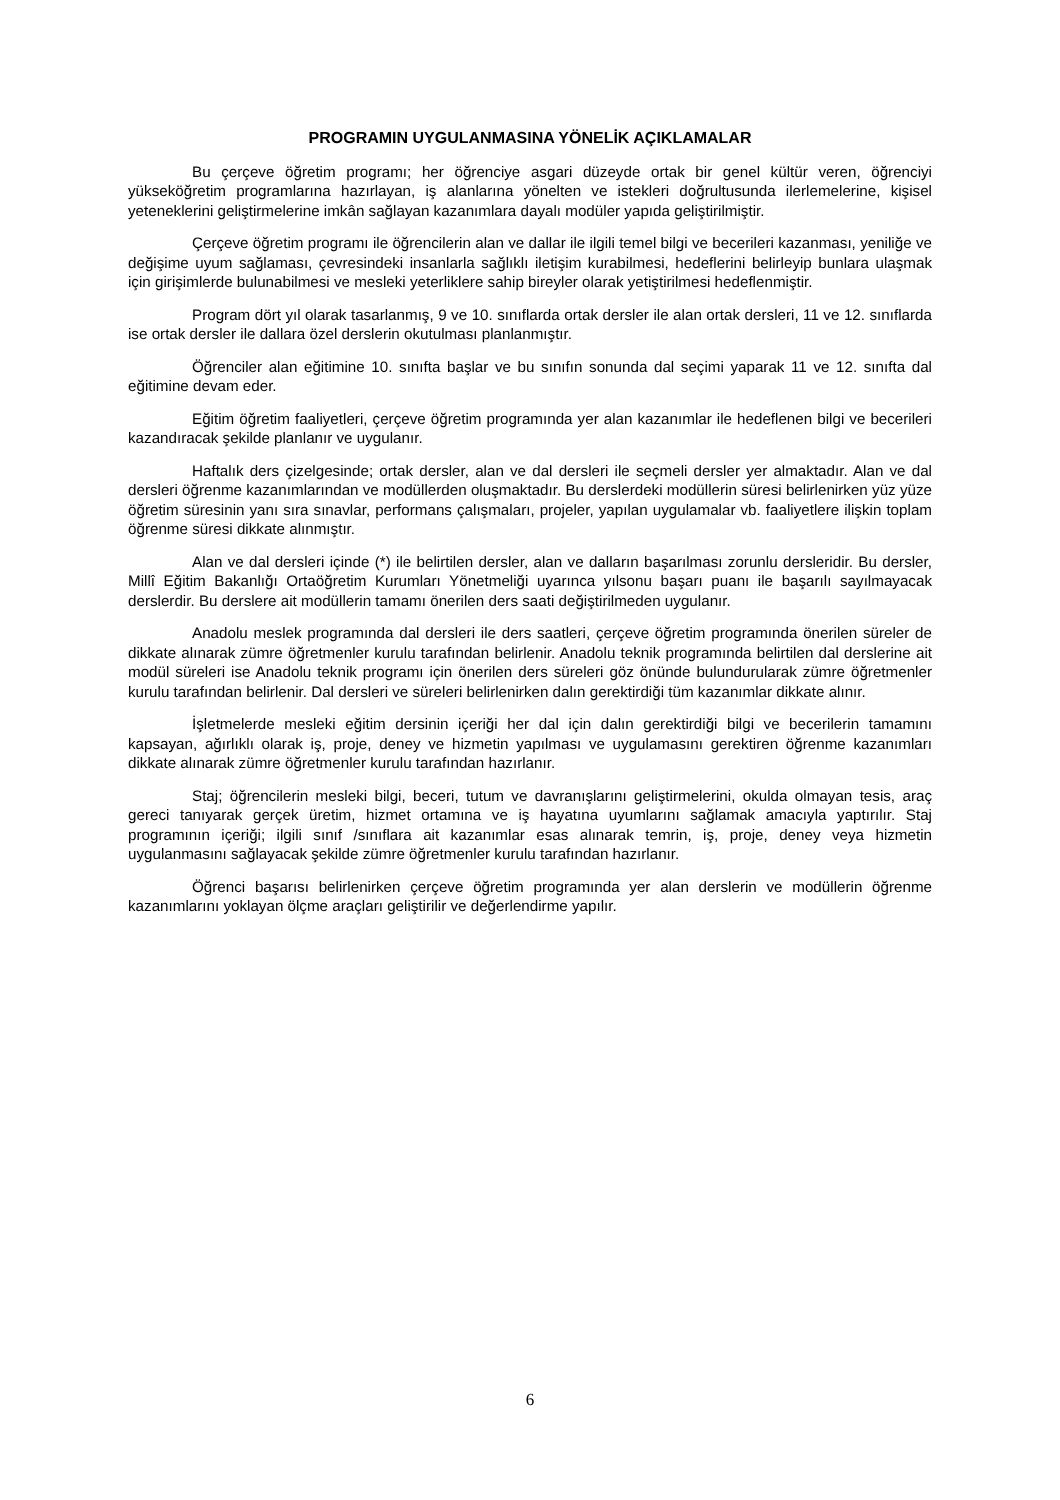PROGRAMIN UYGULANMASINA YÖNELİK AÇIKLAMALAR
Bu çerçeve öğretim programı; her öğrenciye asgari düzeyde ortak bir genel kültür veren, öğrenciyi yükseköğretim programlarına hazırlayan, iş alanlarına yönelten ve istekleri doğrultusunda ilerlemelerine, kişisel yeteneklerini geliştirmelerine imkân sağlayan kazanımlara dayalı modüler yapıda geliştirilmiştir.
Çerçeve öğretim programı ile öğrencilerin alan ve dallar ile ilgili temel bilgi ve becerileri kazanması, yeniliğe ve değişime uyum sağlaması, çevresindeki insanlarla sağlıklı iletişim kurabilmesi, hedeflerini belirleyip bunlara ulaşmak için girişimlerde bulunabilmesi ve mesleki yeterliklere sahip bireyler olarak yetiştirilmesi hedeflenmiştir.
Program dört yıl olarak tasarlanmış, 9 ve 10. sınıflarda ortak dersler ile alan ortak dersleri, 11 ve 12. sınıflarda ise ortak dersler ile dallara özel derslerin okutulması planlanmıştır.
Öğrenciler alan eğitimine 10. sınıfta başlar ve bu sınıfın sonunda dal seçimi yaparak 11 ve 12. sınıfta dal eğitimine devam eder.
Eğitim öğretim faaliyetleri, çerçeve öğretim programında yer alan kazanımlar ile hedeflenen bilgi ve becerileri kazandıracak şekilde planlanır ve uygulanır.
Haftalık ders çizelgesinde; ortak dersler, alan ve dal dersleri ile seçmeli dersler yer almaktadır. Alan ve dal dersleri öğrenme kazanımlarından ve modüllerden oluşmaktadır. Bu derslerdeki modüllerin süresi belirlenirken yüz yüze öğretim süresinin yanı sıra sınavlar, performans çalışmaları, projeler, yapılan uygulamalar vb. faaliyetlere ilişkin toplam öğrenme süresi dikkate alınmıştır.
Alan ve dal dersleri içinde (*) ile belirtilen dersler, alan ve dalların başarılması zorunlu dersleridir. Bu dersler, Millî Eğitim Bakanlığı Ortaöğretim Kurumları Yönetmeliği uyarınca yılsonu başarı puanı ile başarılı sayılmayacak derslerdir. Bu derslere ait modüllerin tamamı önerilen ders saati değiştirilmeden uygulanır.
Anadolu meslek programında dal dersleri ile ders saatleri, çerçeve öğretim programında önerilen süreler de dikkate alınarak zümre öğretmenler kurulu tarafından belirlenir. Anadolu teknik programında belirtilen dal derslerine ait modül süreleri ise Anadolu teknik programı için önerilen ders süreleri göz önünde bulundurularak zümre öğretmenler kurulu tarafından belirlenir. Dal dersleri ve süreleri belirlenirken dalın gerektirdiği tüm kazanımlar dikkate alınır.
İşletmelerde mesleki eğitim dersinin içeriği her dal için dalın gerektirdiği bilgi ve becerilerin tamamını kapsayan, ağırlıklı olarak iş, proje, deney ve hizmetin yapılması ve uygulamasını gerektiren öğrenme kazanımları dikkate alınarak zümre öğretmenler kurulu tarafından hazırlanır.
Staj; öğrencilerin mesleki bilgi, beceri, tutum ve davranışlarını geliştirmelerini, okulda olmayan tesis, araç gereci tanıyarak gerçek üretim, hizmet ortamına ve iş hayatına uyumlarını sağlamak amacıyla yaptırılır. Staj programının içeriği; ilgili sınıf /sınıflara ait kazanımlar esas alınarak temrin, iş, proje, deney veya hizmetin uygulanmasını sağlayacak şekilde zümre öğretmenler kurulu tarafından hazırlanır.
Öğrenci başarısı belirlenirken çerçeve öğretim programında yer alan derslerin ve modüllerin öğrenme kazanımlarını yoklayan ölçme araçları geliştirilir ve değerlendirme yapılır.
6